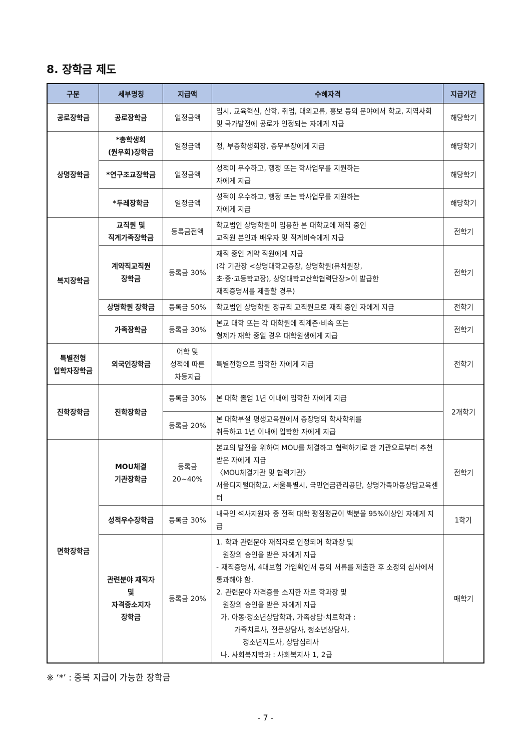8. 장학금 제도
| 구분 | 세부명칭 | 지급액 | 수혜자격 | 지급기간 |
| --- | --- | --- | --- | --- |
| 공로장학금 | 공로장학금 | 일정금액 | 입시, 교육혁신, 산학, 취업, 대외교류, 홍보 등의 분야에서 학교, 지역사회 및 국가발전에 공로가 인정되는 자에게 지급 | 해당학기 |
| 상명장학금 | *총학생회 (원우회)장학금 | 일정금액 | 정, 부총학생회장, 총무부장에게 지급 | 해당학기 |
| | *연구조교장학금 | 일정금액 | 성적이 우수하고, 행정 또는 학사업무를 지원하는 자에게 지급 | 해당학기 |
| | *두레장학금 | 일정금액 | 성적이 우수하고, 행정 또는 학사업무를 지원하는 자에게 지급 | 해당학기 |
| 복지장학금 | 교직원 및 직계가족장학금 | 등록금전액 | 학교법인 상명학원이 임용한 본 대학교에 재직 중인 교직원 본인과 배우자 및 직계비속에게 지급 | 전학기 |
| | 계약직교직원 장학금 | 등록금 30% | 재직 중인 계약 직원에게 지급 (각 기관장 <상명대학교총장, 상명학원(유치원장, 초·중·고등학교장), 상명대학교산학협력단장>이 발급한 재직증명서를 제출할 경우) | 전학기 |
| | 상명학원 장학금 | 등록금 50% | 학교법인 상명학원 정규직 교직원으로 재직 중인 자에게 지급 | 전학기 |
| | 가족장학금 | 등록금 30% | 본교 대학 또는 각 대학원에 직계존·비속 또는 형제가 재학 중일 경우 대학원생에게 지급 | 전학기 |
| 특별전형 입학자장학금 | 외국인장학금 | 어학 및 성적에 따른 차등지급 | 특별전형으로 입학한 자에게 지급 | 전학기 |
| 진학장학금 | 진학장학금 | 등록금 30% | 본 대학 졸업 1년 이내에 입학한 자에게 지급 | 2개학기 |
| | | 등록금 20% | 본 대학부설 평생교육원에서 총장명의 학사학위를 취득하고 1년 이내에 입학한 자에게 지급 | |
| 면학장학금 | MOU체결 기관장학금 | 등록금 20~40% | 본교의 발전을 위하여 MOU를 체결하고 협력하기로 한 기관으로부터 추천 받은 자에게 지급 〈MOU체결기관 및 협력기관〉 서울디지털대학교, 서울특별시, 국민연금관리공단, 상명가족아동상담교육센터 | 전학기 |
| | 성적우수장학금 | 등록금 30% | 내국인 석사지원자 중 전적 대학 평점평균이 백분율 95%이상인 자에게 지급 | 1학기 |
| | 관련분야 재직자 및 자격증소지자 장학금 | 등록금 20% | 1. 학과 관련분야 재직자로 인정되어 학과장 및 원장의 승인을 받은 자에게 지급 - 재직증명서, 4대보험 가입확인서 등의 서류를 제출한 후 소정의 심사에서 통과해야 함. 2. 관련분야 자격증을 소지한 자로 학과장 및 원장의 승인을 받은 자에게 지급 가. 아동·청소년상담학과, 가족상담·치료학과 : 가족치료사, 전문상담사, 청소년상담사, 청소년지도사, 상담심리사 나. 사회복지학과 : 사회복지사 1, 2급 | 매학기 |
※ ‘*’ : 중복 지급이 가능한 장학금
- 7 -